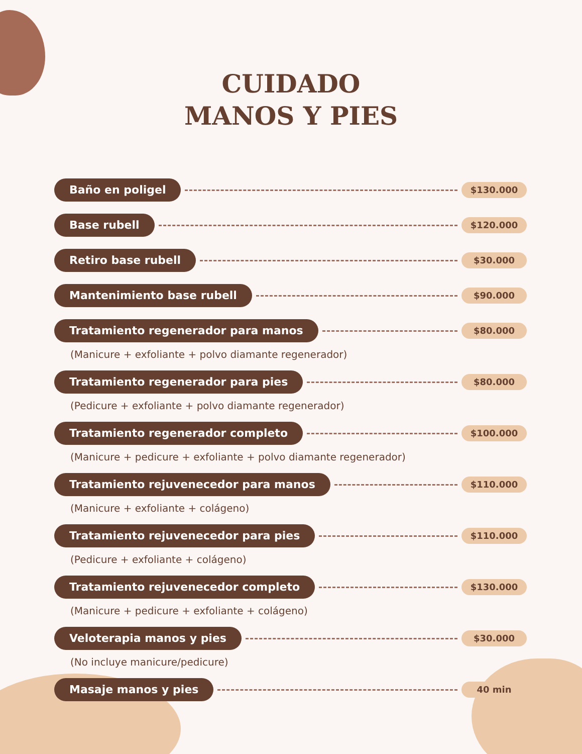CUIDADO
MANOS Y PIES
Baño en poligel $130.000
Base rubell $120.000
Retiro base rubell $30.000
Mantenimiento base rubell $90.000
Tratamiento regenerador para manos $80.000
(Manicure + exfoliante + polvo diamante regenerador)
Tratamiento regenerador para pies $80.000
(Pedicure + exfoliante + polvo diamante regenerador)
Tratamiento regenerador completo $100.000
(Manicure + pedicure + exfoliante + polvo diamante regenerador)
Tratamiento rejuvenecedor para manos $110.000
(Manicure + exfoliante + colágeno)
Tratamiento rejuvenecedor para pies $110.000
(Pedicure + exfoliante + colágeno)
Tratamiento rejuvenecedor completo $130.000
(Manicure + pedicure + exfoliante + colágeno)
Veloterapia manos y pies $30.000
(No incluye manicure/pedicure)
Masaje manos y pies 40 min